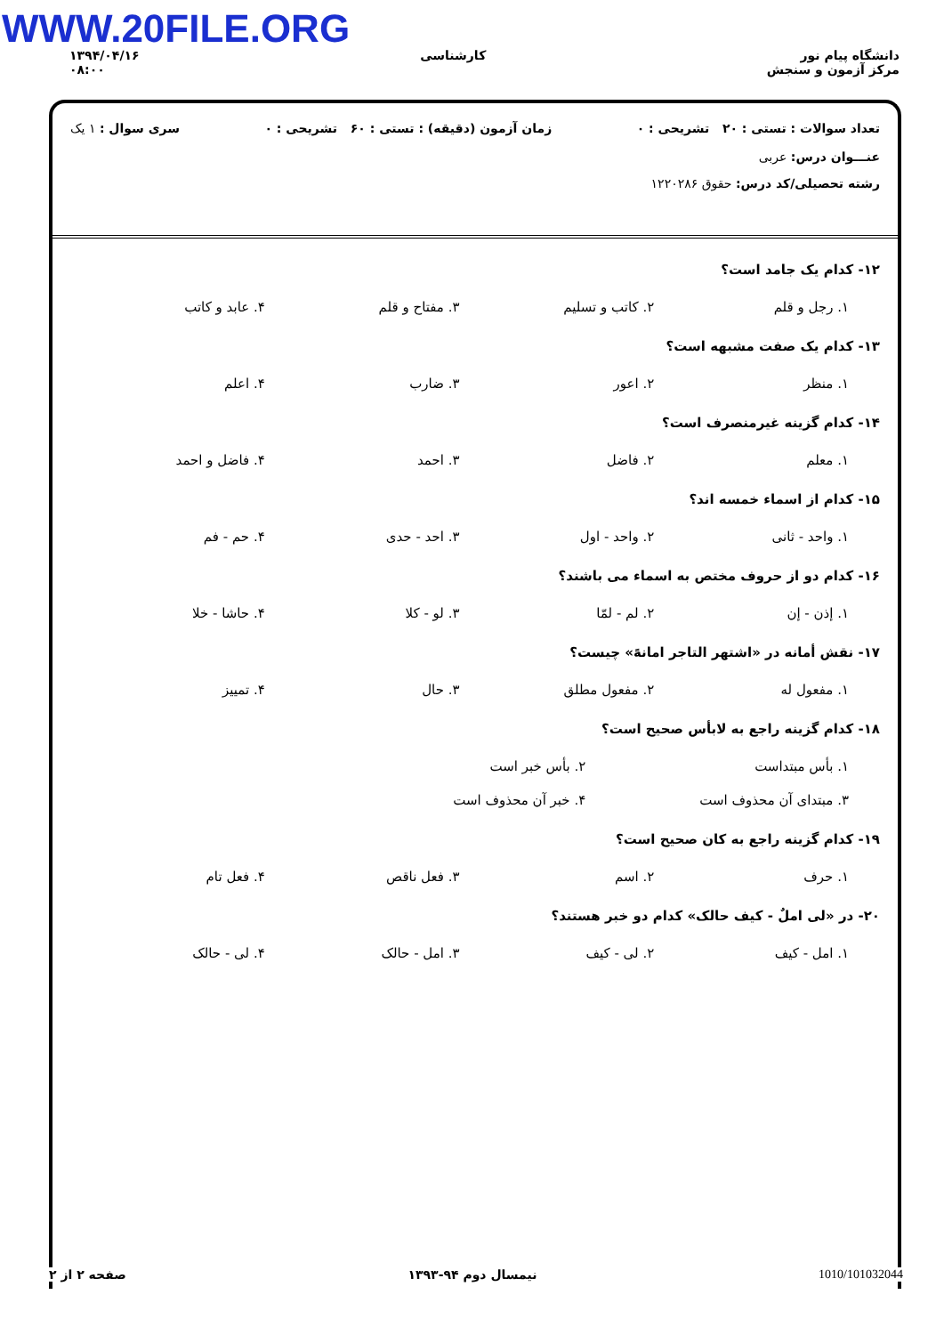WWW.20FILE.ORG
۱۳۹۴/۰۴/۱۶
۰۸:۰۰
کارشناسی دانشگاه پیام نور
مرکز آزمون و سنجش
تعداد سوالات : تستی : ۲۰ تشریحی : ۰ زمان آزمون (دقیقه) : تستی : ۶۰ تشریحی : ۰ سری سوال : ۱ یک
عنـــوان درس: عربی
رشته تحصیلی/کد درس: حقوق ۱۲۲۰۲۸۶
۱۲- کدام یک جامد است؟
۱. رجل و قلم ۲. کاتب و تسلیم ۳. مفتاح و قلم ۴. عابد و کاتب
۱۳- کدام یک صفت مشبهه است؟
۱. منظر ۲. اعور ۳. ضارب ۴. اعلم
۱۴- کدام گزینه غیرمنصرف است؟
۱. معلم ۲. فاضل ۳. احمد ۴. فاضل و احمد
۱۵- کدام از اسماء خمسه اند؟
۱. واحد - ثانی ۲. واحد - اول ۳. احد - حدی ۴. حم - فم
۱۶- کدام دو از حروف مختص به اسماء می باشند؟
۱. إذن - إن ۲. لم - لمّا ۳. لو - کلا ۴. حاشا - خلا
۱۷- نقش أمانه در «اشتهر التاجر امانهً» چیست؟
۱. مفعول له ۲. مفعول مطلق ۳. حال ۴. تمییز
۱۸- کدام گزینه راجع به لابأس صحیح است؟
۱. بأس مبتداست ۲. بأس خبر است ۳. مبتدای آن محذوف است ۴. خبر آن محذوف است
۱۹- کدام گزینه راجع به کان صحیح است؟
۱. حرف ۲. اسم ۳. فعل ناقص ۴. فعل تام
۲۰- در «لی املٌ - کیف حالک» کدام دو خبر هستند؟
۱. امل - کیف ۲. لی - کیف ۳. امل - حالک ۴. لی - حالک
1010/101032044 نیمسال دوم ۹۴-۱۳۹۳ صفحه ۲ از ۲